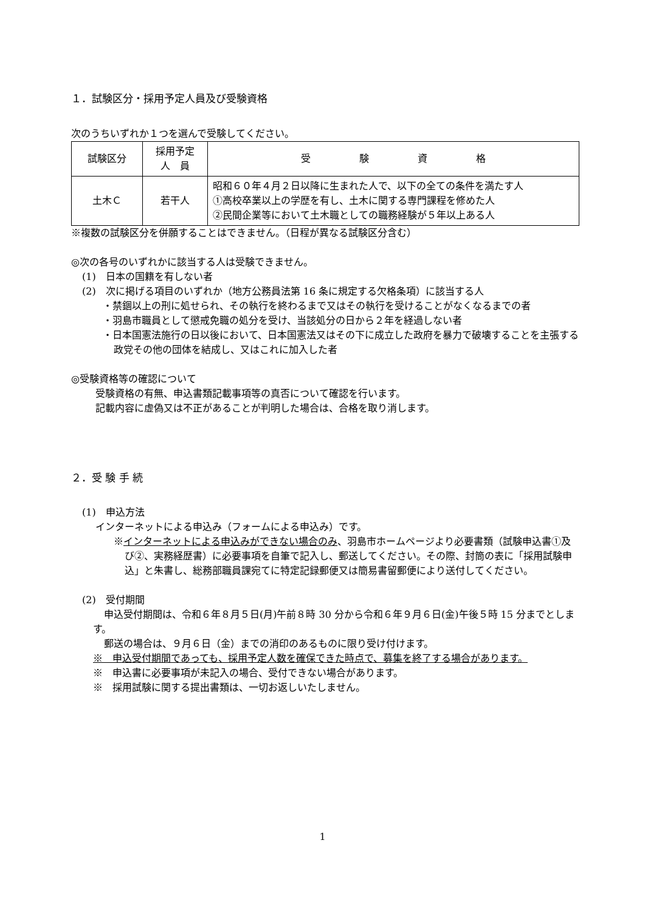１．試験区分・採用予定人員及び受験資格
次のうちいずれか１つを選んで受験してください。
| 試験区分 | 採用予定 人 員 | 受 験 資 格 |
| 土木Ｃ | 若干人 | 昭和６０年４月２日以降に生まれた人で、以下の全ての条件を満たす人 ①高校卒業以上の学歴を有し、土木に関する専門課程を修めた人 ②民間企業等において土木職としての職務経験が５年以上ある人 |
※複数の試験区分を併願することはできません。（日程が異なる試験区分含む）
◎次の各号のいずれかに該当する人は受験できません。
(1)　日本の国籍を有しない者
(2)　次に掲げる項目のいずれか（地方公務員法第 16 条に規定する欠格条項）に該当する人
・禁錮以上の刑に処せられ、その執行を終わるまで又はその執行を受けることがなくなるまでの者
・羽島市職員として懲戒免職の処分を受け、当該処分の日から２年を経過しない者
・日本国憲法施行の日以後において、日本国憲法又はその下に成立した政府を暴力で破壊することを主張する政党その他の団体を結成し、又はこれに加入した者
◎受験資格等の確認について
受験資格の有無、申込書類記載事項等の真否について確認を行います。
記載内容に虚偽又は不正があることが判明した場合は、合格を取り消します。
２．受 験 手 続
(1)　申込方法
インターネットによる申込み（フォームによる申込み）です。
※インターネットによる申込みができない場合のみ、羽島市ホームページより必要書類（試験申込書①及び②、実務経歴書）に必要事項を自筆で記入し、郵送してください。その際、封筒の表に「採用試験申込」と朱書し、総務部職員課宛てに特定記録郵便又は簡易書留郵便により送付してください。
(2)　受付期間
申込受付期間は、令和６年８月５日(月)午前８時 30 分から令和６年９月６日(金)午後５時 15 分までとします。
郵送の場合は、９月６日（金）までの消印のあるものに限り受け付けます。
※　申込受付期間であっても、採用予定人数を確保できた時点で、募集を終了する場合があります。
※　申込書に必要事項が未記入の場合、受付できない場合があります。
※　採用試験に関する提出書類は、一切お返しいたしません。
1